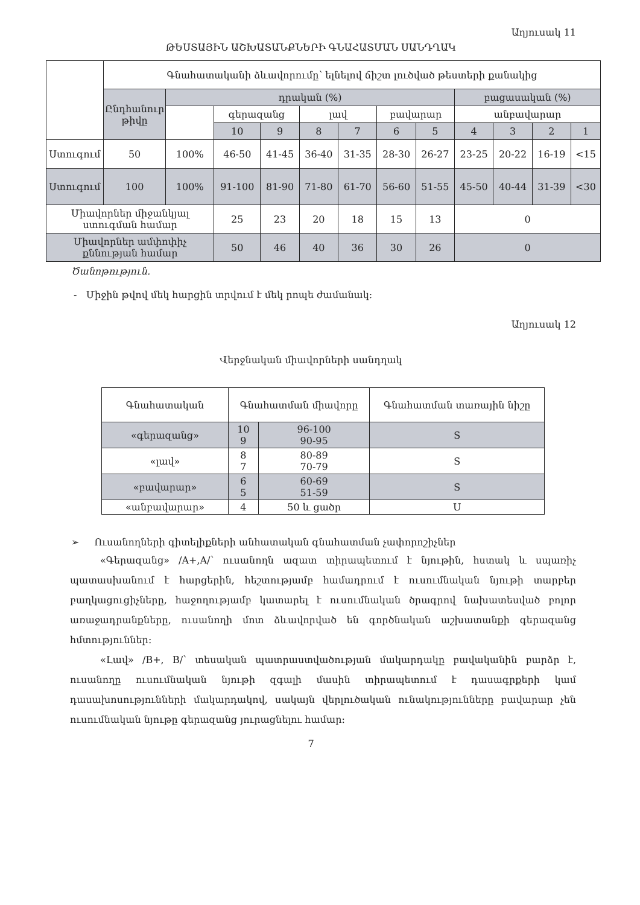Աղյուսակ 11
ԹԵՍՏԱՅԻՆ ԱՇԽԱՏԱՆՔՆԵՐԻ ԳՆԱՀԱՏՄԱՆ ՍԱՆԴՂԱԿ
| | Գնահատականի ձևավորումը՝ ելնելով ճիշտ լուծված թեստերի քանակից | | | | | | | | | | | |
| | Ընդհանուր թիվը | դրական (%) | | | | | | | բացասական (%) | | | |
| | | | գերազանց | | լավ | | բավարար | | անբավարար | | | |
| | | | 10 | 9 | 8 | 7 | 6 | 5 | 4 | 3 | 2 | 1 |
| Ստուգում | 50 | 100% | 46-50 | 41-45 | 36-40 | 31-35 | 28-30 | 26-27 | 23-25 | 20-22 | 16-19 | <15 |
| Ստուգում | 100 | 100% | 91-100 | 81-90 | 71-80 | 61-70 | 56-60 | 51-55 | 45-50 | 40-44 | 31-39 | <30 |
| Միավորներ միջանկյալ ստուգման համար | | | 25 | 23 | 20 | 18 | 15 | 13 | 0 | | | |
| Միավորներ ամփոփիչ քննության համար | | | 50 | 46 | 40 | 36 | 30 | 26 | 0 | | | |
Ծանոթություն.
- Միջին թվով մեկ հարցին տրվում է մեկ րոպե ժամանակ:
Աղյուսակ 12
Վերջնական միավորների սանդղակ
| Գնահատական | Գնահատման միավորը | | Գնահատման տառային նիշը |
| «գերազանց» | 10 9 | 96-100 90-95 | S |
| «լավ» | 8 7 | 80-89 70-79 | S |
| «բավարար» | 6 5 | 60-69 51-59 | S |
| «անբավարար» | 4 | 50 և ցածր | U |
➢ Ուսանողների գիտելիքների անհատական գնահատման չափորոշիչներ
«Գերազանց» /A+,A/՝ ուսանողն ազատ տիրապետում է նյութին, հստակ և սպառիչ պատասխանում է հարցերին, հեշտությամբ համադրում է ուսումնական նյութի տարբեր բաղկացուցիչները, հաջողությամբ կատարել է ուսումնական ծրագրով նախատեսված բոլոր առաջադրանքները, ուսանողի մոտ ձևավորված են գործնական աշխատանքի գերազանց հմտություններ:
«Լավ» /B+, B/՝ տեսական պատրաստվածության մակարդակը բավականին բարձր է, ուսանողը ուսումնական նյութի զգալի մասին տիրապետում է դասագրքերի կամ դասախոսությունների մակարդակով, սակայն վերլուծական ունակությունները բավարար չեն ուսումնական նյութը գերազանց յուրացնելու համար:
7